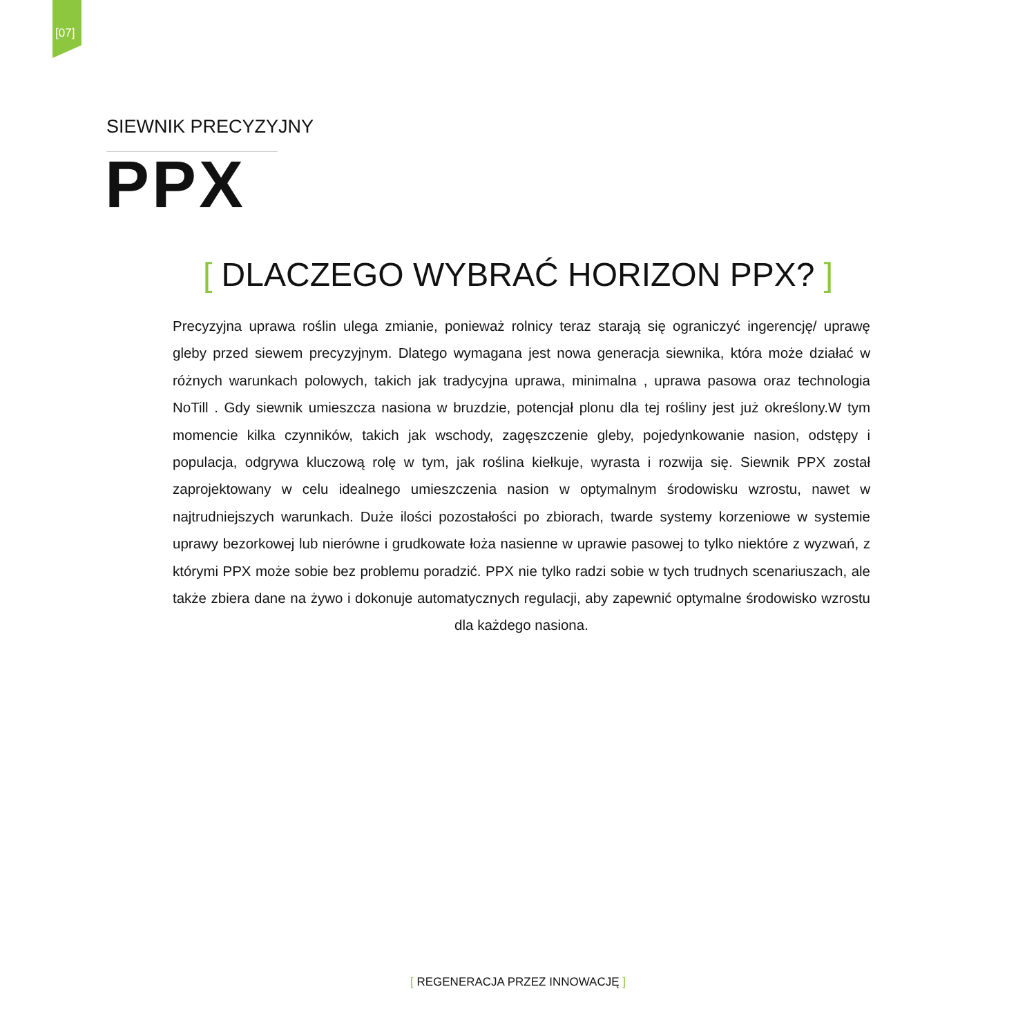[07]
SIEWNIK PRECYZYJNY
PPX
[ DLACZEGO WYBRAĆ HORIZON PPX? ]
Precyzyjna uprawa roślin ulega zmianie, ponieważ rolnicy teraz starają się ograniczyć ingerencję/ uprawę gleby przed siewem precyzyjnym. Dlatego wymagana jest nowa generacja siewnika, która może działać w różnych warunkach polowych, takich jak tradycyjna uprawa, minimalna , uprawa pasowa oraz technologia NoTill . Gdy siewnik umieszcza nasiona w bruzdzie, potencjał plonu dla tej rośliny jest już określony.W tym momencie kilka czynników, takich jak wschody, zagęszczenie gleby, pojedynkowanie nasion, odstępy i populacja, odgrywa kluczową rolę w tym, jak roślina kiełkuje, wyrasta i rozwija się. Siewnik PPX został zaprojektowany w celu idealnego umieszczenia nasion w optymalnym środowisku wzrostu, nawet w najtrudniejszych warunkach. Duże ilości pozostałości po zbiorach, twarde systemy korzeniowe w systemie uprawy bezorkowej lub nierówne i grudkowate łoża nasienne w uprawie pasowej to tylko niektóre z wyzwań, z którymi PPX może sobie bez problemu poradzić. PPX nie tylko radzi sobie w tych trudnych scenariuszach, ale także zbiera dane na żywo i dokonuje automatycznych regulacji, aby zapewnić optymalne środowisko wzrostu dla każdego nasiona.
[ REGENERACJA PRZEZ INNOWACJĘ ]